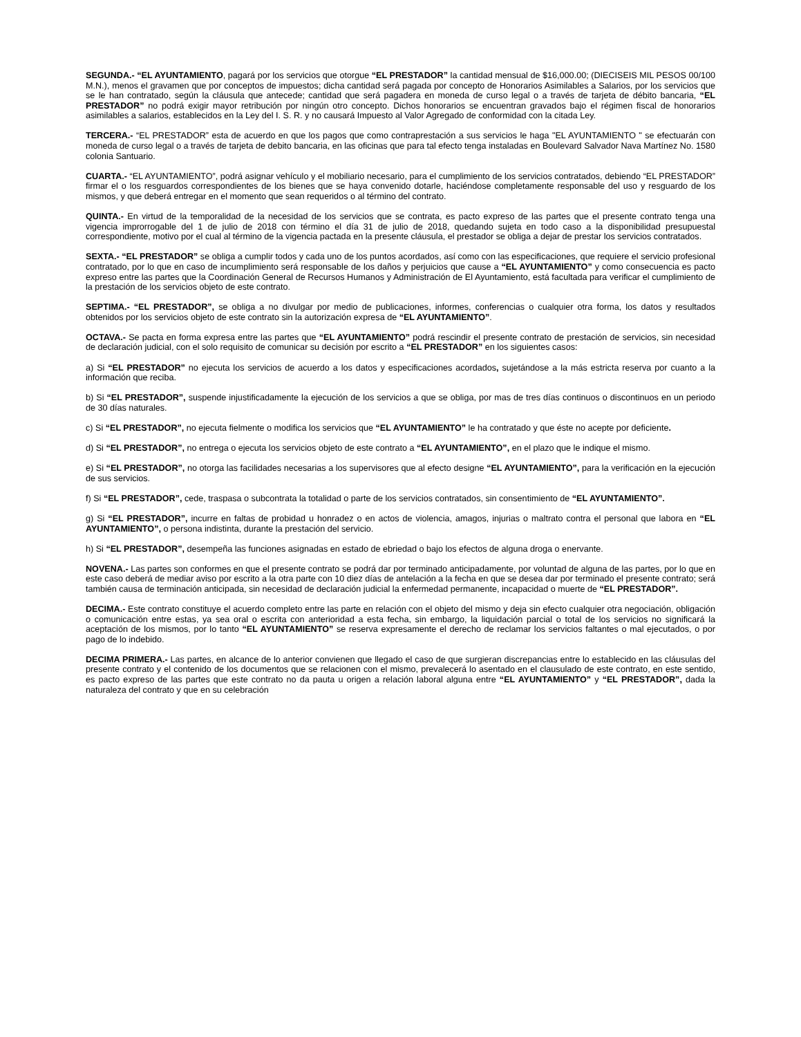SEGUNDA.- “EL AYUNTAMIENTO, pagará por los servicios que otorgue “EL PRESTADOR” la cantidad mensual de $16,000.00; (DIECISEIS MIL PESOS 00/100 M.N.), menos el gravamen que por conceptos de impuestos; dicha cantidad será pagada por concepto de Honorarios Asimilables a Salarios, por los servicios que se le han contratado, según la cláusula que antecede; cantidad que será pagadera en moneda de curso legal o a través de tarjeta de débito bancaria, “EL PRESTADOR” no podrá exigir mayor retribución por ningún otro concepto. Dichos honorarios se encuentran gravados bajo el régimen fiscal de honorarios asimilables a salarios, establecidos en la Ley del I. S. R. y no causará Impuesto al Valor Agregado de conformidad con la citada Ley.
TERCERA.- “EL PRESTADOR” esta de acuerdo en que los pagos que como contraprestación a sus servicios le haga "EL AYUNTAMIENTO " se efectuarán con moneda de curso legal o a través de tarjeta de debito bancaria, en las oficinas que para tal efecto tenga instaladas en Boulevard Salvador Nava Martínez No. 1580 colonia Santuario.
CUARTA.- “EL AYUNTAMIENTO”, podrá asignar vehículo y el mobiliario necesario, para el cumplimiento de los servicios contratados, debiendo “EL PRESTADOR” firmar el o los resguardos correspondientes de los bienes que se haya convenido dotarle, haciéndose completamente responsable del uso y resguardo de los mismos, y que deberá entregar en el momento que sean requeridos o al término del contrato.
QUINTA.- En virtud de la temporalidad de la necesidad de los servicios que se contrata, es pacto expreso de las partes que el presente contrato tenga una vigencia improrrogable del 1 de julio de 2018 con término el día 31 de julio de 2018, quedando sujeta en todo caso a la disponibilidad presupuestal correspondiente, motivo por el cual al término de la vigencia pactada en la presente cláusula, el prestador se obliga a dejar de prestar los servicios contratados.
SEXTA.- “EL PRESTADOR” se obliga a cumplir todos y cada uno de los puntos acordados, así como con las especificaciones, que requiere el servicio profesional contratado, por lo que en caso de incumplimiento será responsable de los daños y perjuicios que cause a “EL AYUNTAMIENTO” y como consecuencia es pacto expreso entre las partes que la Coordinación General de Recursos Humanos y Administración de El Ayuntamiento, está facultada para verificar el cumplimiento de la prestación de los servicios objeto de este contrato.
SEPTIMA.- “EL PRESTADOR”, se obliga a no divulgar por medio de publicaciones, informes, conferencias o cualquier otra forma, los datos y resultados obtenidos por los servicios objeto de este contrato sin la autorización expresa de “EL AYUNTAMIENTO”.
OCTAVA.- Se pacta en forma expresa entre las partes que “EL AYUNTAMIENTO” podrá rescindir el presente contrato de prestación de servicios, sin necesidad de declaración judicial, con el solo requisito de comunicar su decisión por escrito a “EL PRESTADOR” en los siguientes casos:
a) Si “EL PRESTADOR” no ejecuta los servicios de acuerdo a los datos y especificaciones acordados, sujetándose a la más estricta reserva por cuanto a la información que reciba.
b) Si “EL PRESTADOR”, suspende injustificadamente la ejecución de los servicios a que se obliga, por mas de tres días continuos o discontinuos en un periodo de 30 días naturales.
c) Si “EL PRESTADOR”, no ejecuta fielmente o modifica los servicios que “EL AYUNTAMIENTO” le ha contratado y que éste no acepte por deficiente.
d) Si “EL PRESTADOR”, no entrega o ejecuta los servicios objeto de este contrato a “EL AYUNTAMIENTO”, en el plazo que le indique el mismo.
e) Si “EL PRESTADOR”, no otorga las facilidades necesarias a los supervisores que al efecto designe “EL AYUNTAMIENTO”, para la verificación en la ejecución de sus servicios.
f) Si “EL PRESTADOR”, cede, traspasa o subcontrata la totalidad o parte de los servicios contratados, sin consentimiento de “EL AYUNTAMIENTO”.
g) Si “EL PRESTADOR”, incurre en faltas de probidad u honradez o en actos de violencia, amagos, injurias o maltrato contra el personal que labora en “EL AYUNTAMIENTO”, o persona indistinta, durante la prestación del servicio.
h) Si “EL PRESTADOR”, desempeña las funciones asignadas en estado de ebriedad o bajo los efectos de alguna droga o enervante.
NOVENA.- Las partes son conformes en que el presente contrato se podrá dar por terminado anticipadamente, por voluntad de alguna de las partes, por lo que en este caso deberá de mediar aviso por escrito a la otra parte con 10 diez días de antelación a la fecha en que se desea dar por terminado el presente contrato; será también causa de terminación anticipada, sin necesidad de declaración judicial la enfermedad permanente, incapacidad o muerte de “EL PRESTADOR”.
DECIMA.- Este contrato constituye el acuerdo completo entre las parte en relación con el objeto del mismo y deja sin efecto cualquier otra negociación, obligación o comunicación entre estas, ya sea oral o escrita con anterioridad a esta fecha, sin embargo, la liquidación parcial o total de los servicios no significará la aceptación de los mismos, por lo tanto “EL AYUNTAMIENTO” se reserva expresamente el derecho de reclamar los servicios faltantes o mal ejecutados, o por pago de lo indebido.
DECIMA PRIMERA.- Las partes, en alcance de lo anterior convienen que llegado el caso de que surgieran discrepancias entre lo establecido en las cláusulas del presente contrato y el contenido de los documentos que se relacionen con el mismo, prevalecerá lo asentado en el clausulado de este contrato, en este sentido, es pacto expreso de las partes que este contrato no da pauta u origen a relación laboral alguna entre “EL AYUNTAMIENTO” y “EL PRESTADOR”, dada la naturaleza del contrato y que en su celebración